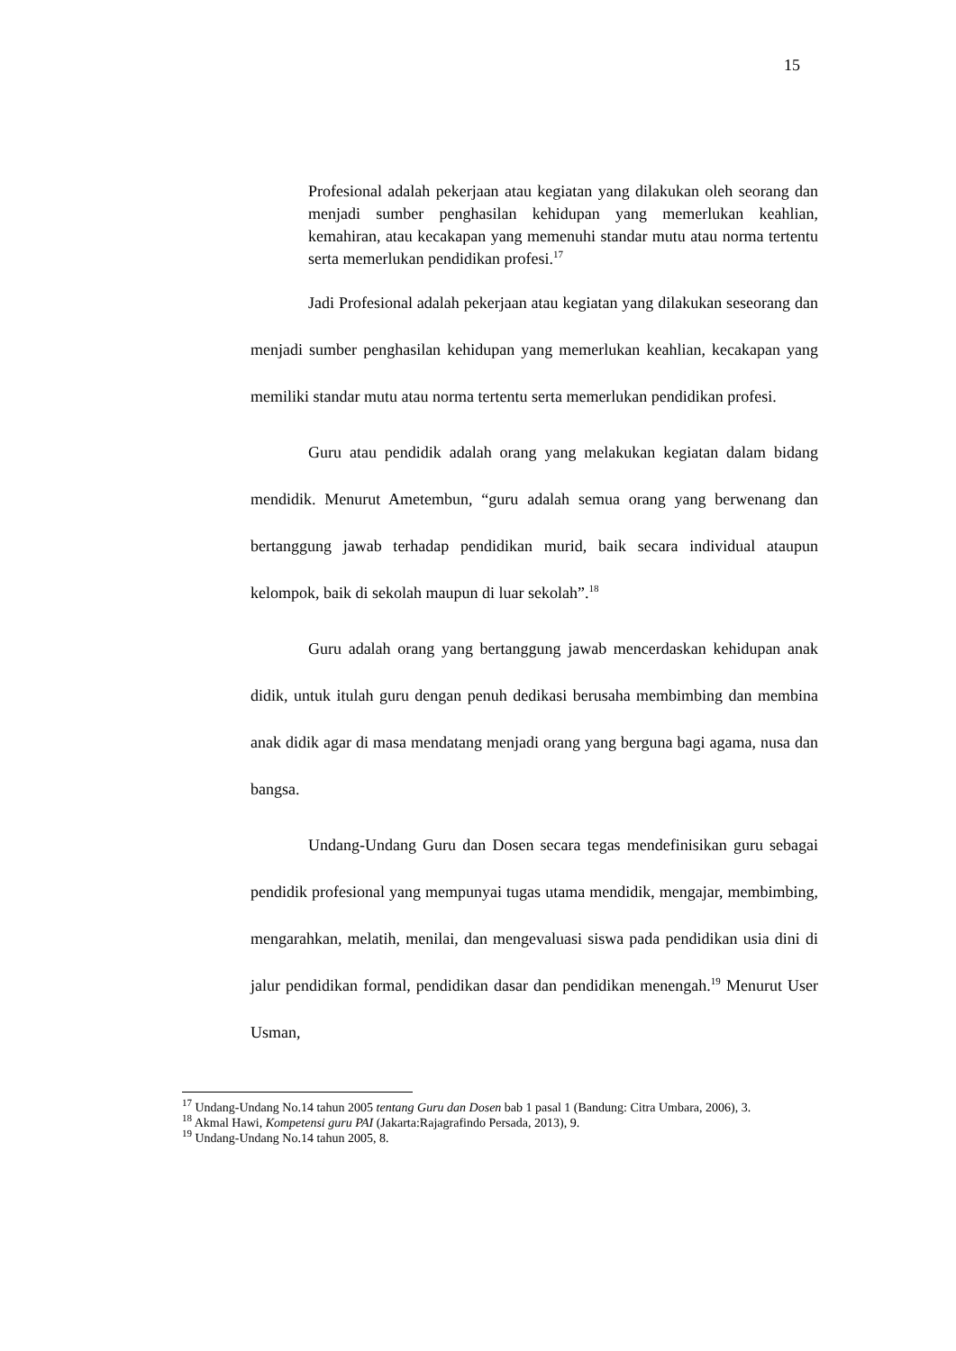15
Profesional adalah pekerjaan atau kegiatan yang dilakukan oleh seorang dan menjadi sumber penghasilan kehidupan yang memerlukan keahlian, kemahiran, atau kecakapan yang memenuhi standar mutu atau norma tertentu serta memerlukan pendidikan profesi.<sup>17</sup>
Jadi Profesional adalah pekerjaan atau kegiatan yang dilakukan seseorang dan menjadi sumber penghasilan kehidupan yang memerlukan keahlian, kecakapan yang memiliki standar mutu atau norma tertentu serta memerlukan pendidikan profesi.
Guru atau pendidik adalah orang yang melakukan kegiatan dalam bidang mendidik. Menurut Ametembun, “guru adalah semua orang yang berwenang dan bertanggung jawab terhadap pendidikan murid, baik secara individual ataupun kelompok, baik di sekolah maupun di luar sekolah”.<sup>18</sup>
Guru adalah orang yang bertanggung jawab mencerdaskan kehidupan anak didik, untuk itulah guru dengan penuh dedikasi berusaha membimbing dan membina anak didik agar di masa mendatang menjadi orang yang berguna bagi agama, nusa dan bangsa.
Undang-Undang Guru dan Dosen secara tegas mendefinisikan guru sebagai pendidik profesional yang mempunyai tugas utama mendidik, mengajar, membimbing, mengarahkan, melatih, menilai, dan mengevaluasi siswa pada pendidikan usia dini di jalur pendidikan formal, pendidikan dasar dan pendidikan menengah.<sup>19</sup> Menurut User Usman,
<sup>17</sup> Undang-Undang No.14 tahun 2005 tentang Guru dan Dosen bab 1 pasal 1 (Bandung: Citra Umbara, 2006), 3.
<sup>18</sup> Akmal Hawi, Kompetensi guru PAI (Jakarta:Rajagrafindo Persada, 2013), 9.
<sup>19</sup> Undang-Undang No.14 tahun 2005, 8.